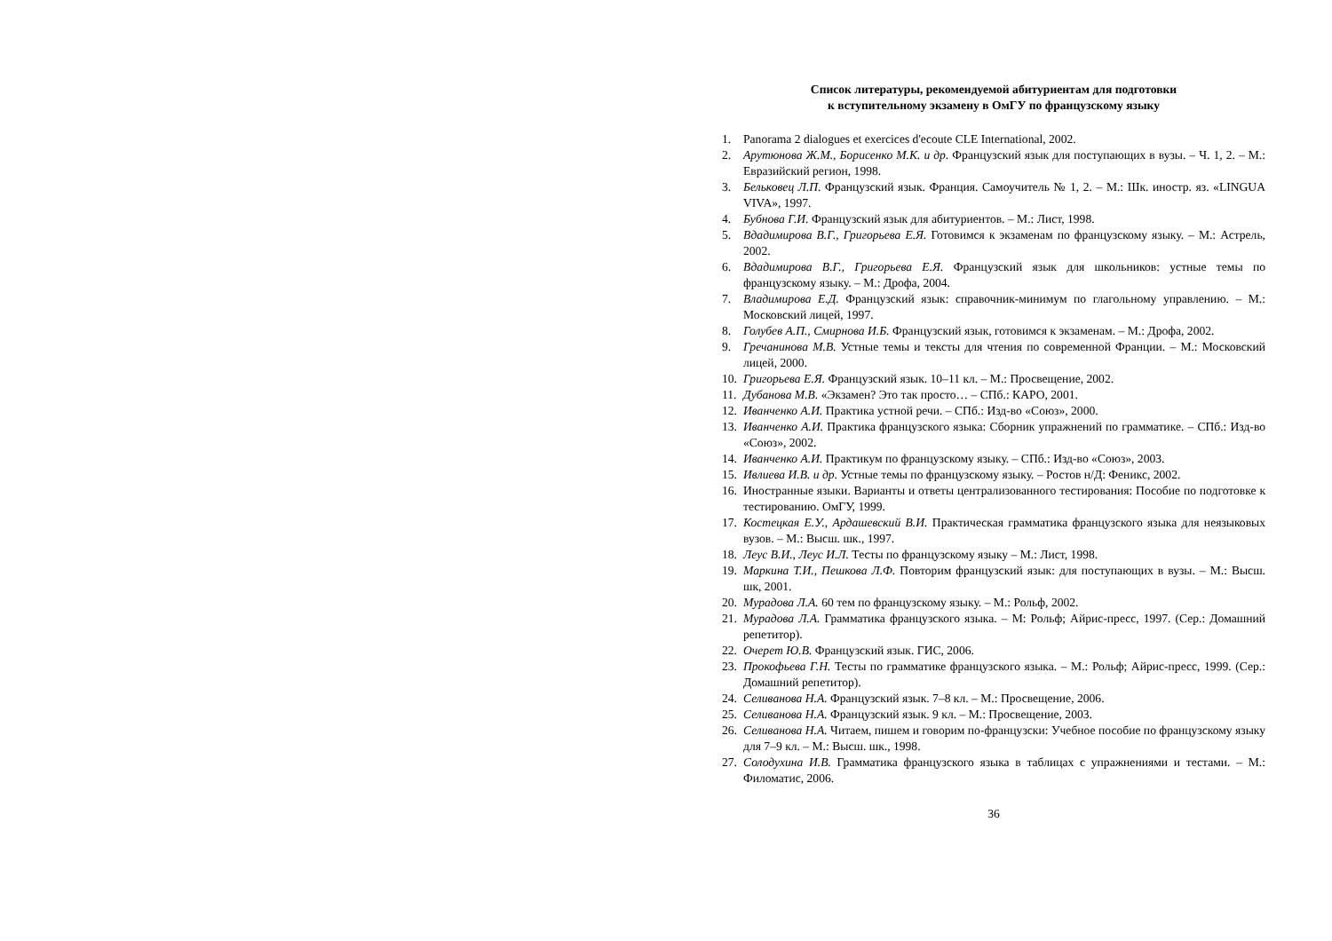Список литературы, рекомендуемой абитуриентам для подготовки
к вступительному экзамену в ОмГУ по французскому языку
1. Panorama 2 dialogues et exercices d'ecoute CLE International, 2002.
2. Арутюнова Ж.М., Борисенко М.К. и др. Французский язык для поступающих в вузы. – Ч. 1, 2. – М.: Евразийский регион, 1998.
3. Бельковец Л.П. Французский язык. Франция. Самоучитель № 1, 2. – М.: Шк. иностр. яз. «LINGUA VIVA», 1997.
4. Бубнова Г.И. Французский язык для абитуриентов. – М.: Лист, 1998.
5. Вдадимирова В.Г., Григорьева Е.Я. Готовимся к экзаменам по французскому языку. – М.: Астрель, 2002.
6. Вдадимирова В.Г., Григорьева Е.Я. Французский язык для школьников: устные темы по французскому языку. – М.: Дрофа, 2004.
7. Владимирова Е.Д. Французский язык: справочник-минимум по глагольному управлению. – М.: Московский лицей, 1997.
8. Голубев А.П., Смирнова И.Б. Французский язык, готовимся к экзаменам. – М.: Дрофа, 2002.
9. Гречанинова М.В. Устные темы и тексты для чтения по современной Франции. – М.: Московский лицей, 2000.
10. Григорьева Е.Я. Французский язык. 10–11 кл. – М.: Просвещение, 2002.
11. Дубанова М.В. «Экзамен? Это так просто… – СПб.: КАРО, 2001.
12. Иванченко А.И. Практика устной речи. – СПб.: Изд-во «Союз», 2000.
13. Иванченко А.И. Практика французского языка: Сборник упражнений по грамматике. – СПб.: Изд-во «Союз», 2002.
14. Иванченко А.И. Практикум по французскому языку. – СПб.: Изд-во «Союз», 2003.
15. Ивлиева И.В. и др. Устные темы по французскому языку. – Ростов н/Д: Феникс, 2002.
16. Иностранные языки. Варианты и ответы централизованного тестирования: Пособие по подготовке к тестированию. ОмГУ, 1999.
17. Костецкая Е.У., Ардашевский В.И. Практическая грамматика французского языка для неязыковых вузов. – М.: Высш. шк., 1997.
18. Леус В.И., Леус И.Л. Тесты по французскому языку – М.: Лист, 1998.
19. Маркина Т.И., Пешкова Л.Ф. Повторим французский язык: для поступающих в вузы. – М.: Высш. шк, 2001.
20. Мурадова Л.А. 60 тем по французскому языку. – М.: Рольф, 2002.
21. Мурадова Л.А. Грамматика французского языка. – М: Рольф; Айрис-пресс, 1997. (Сер.: Домашний репетитор).
22. Очерет Ю.В. Французский язык. ГИС, 2006.
23. Прокофьева Г.Н. Тесты по грамматике французского языка. – М.: Рольф; Айрис-пресс, 1999. (Сер.: Домашний репетитор).
24. Селиванова Н.А. Французский язык. 7–8 кл. – М.: Просвещение, 2006.
25. Селиванова Н.А. Французский язык. 9 кл. – М.: Просвещение, 2003.
26. Селиванова Н.А. Читаем, пишем и говорим по-французски: Учебное пособие по французскому языку для 7–9 кл. – М.: Высш. шк., 1998.
27. Солодухина И.В. Грамматика французского языка в таблицах с упражнениями и тестами. – М.: Филоматис, 2006.
36